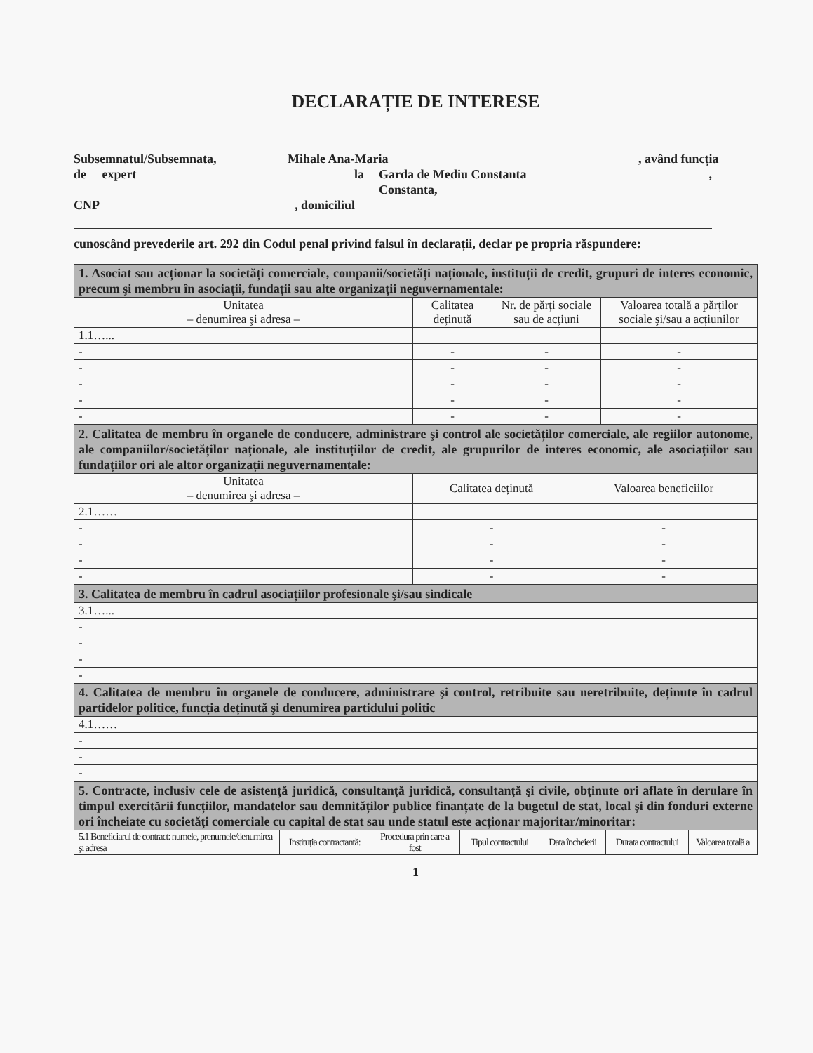DECLARAȚIE DE INTERESE
Subsemnatul/Subsemnata, Mihale Ana-Maria, având funcția
de expert la Garda de Mediu Constanta,
Constanta,
CNP, domiciliul
cunoscând prevederile art. 292 din Codul penal privind falsul în declarații, declar pe propria răspundere:
| 1. Asociat sau acționar la societăți comerciale, companii/societăți naționale, instituții de credit, grupuri de interes economic, precum şi membru în asociații, fundații sau alte organizații neguvernamentale: | | | |
| Unitatea – denumirea şi adresa – | Calitatea deținută | Nr. de părți sociale sau de acțiuni | Valoarea totală a părților sociale şi/sau a acțiunilor |
| 1.1…... | | | |
| - | - | - | - |
| - | - | - | - |
| - | - | - | - |
| - | - | - | - |
| - | - | - | - |
| 2. Calitatea de membru în organele de conducere, administrare şi control ale societăților comerciale, ale regiilor autonome, ale companiilor/societăților naționale, ale instituțiilor de credit, ale grupurilor de interes economic, ale asociațiilor sau fundațiilor ori ale altor organizații neguvernamentale: | | |
| Unitatea – denumirea şi adresa – | Calitatea deținută | Valoarea beneficiilor |
| 2.1…… | | |
| - | - | - |
| - | - | - |
| - | - | - |
| - | - | - |
| 3. Calitatea de membru în cadrul asociațiilor profesionale şi/sau sindicale |
| 3.1…... |
| - |
| - |
| - |
| - |
| 4. Calitatea de membru în organele de conducere, administrare şi control, retribuite sau neretribuite, deținute în cadrul partidelor politice, funcția deținută şi denumirea partidului politic |
| 4.1…… |
| - |
| - |
| - |
| 5. Contracte, inclusiv cele de asistență juridică, consultanță juridică, consultanță şi civile, obținute ori aflate în derulare în timpul exercitării funcțiilor, mandatelor sau demnităților publice finanțate de la bugetul de stat, local şi din fonduri externe ori încheiate cu societăți comerciale cu capital de stat sau unde statul este acționar majoritar/minoritar: | | | | | | |
| 5.1 Beneficiarul de contract: numele, prenumele/denumirea şi adresa | Instituția contractantă: | Procedura prin care a fost | Tipul contractului | Data încheierii | Durata contractului | Valoarea totală a |
1